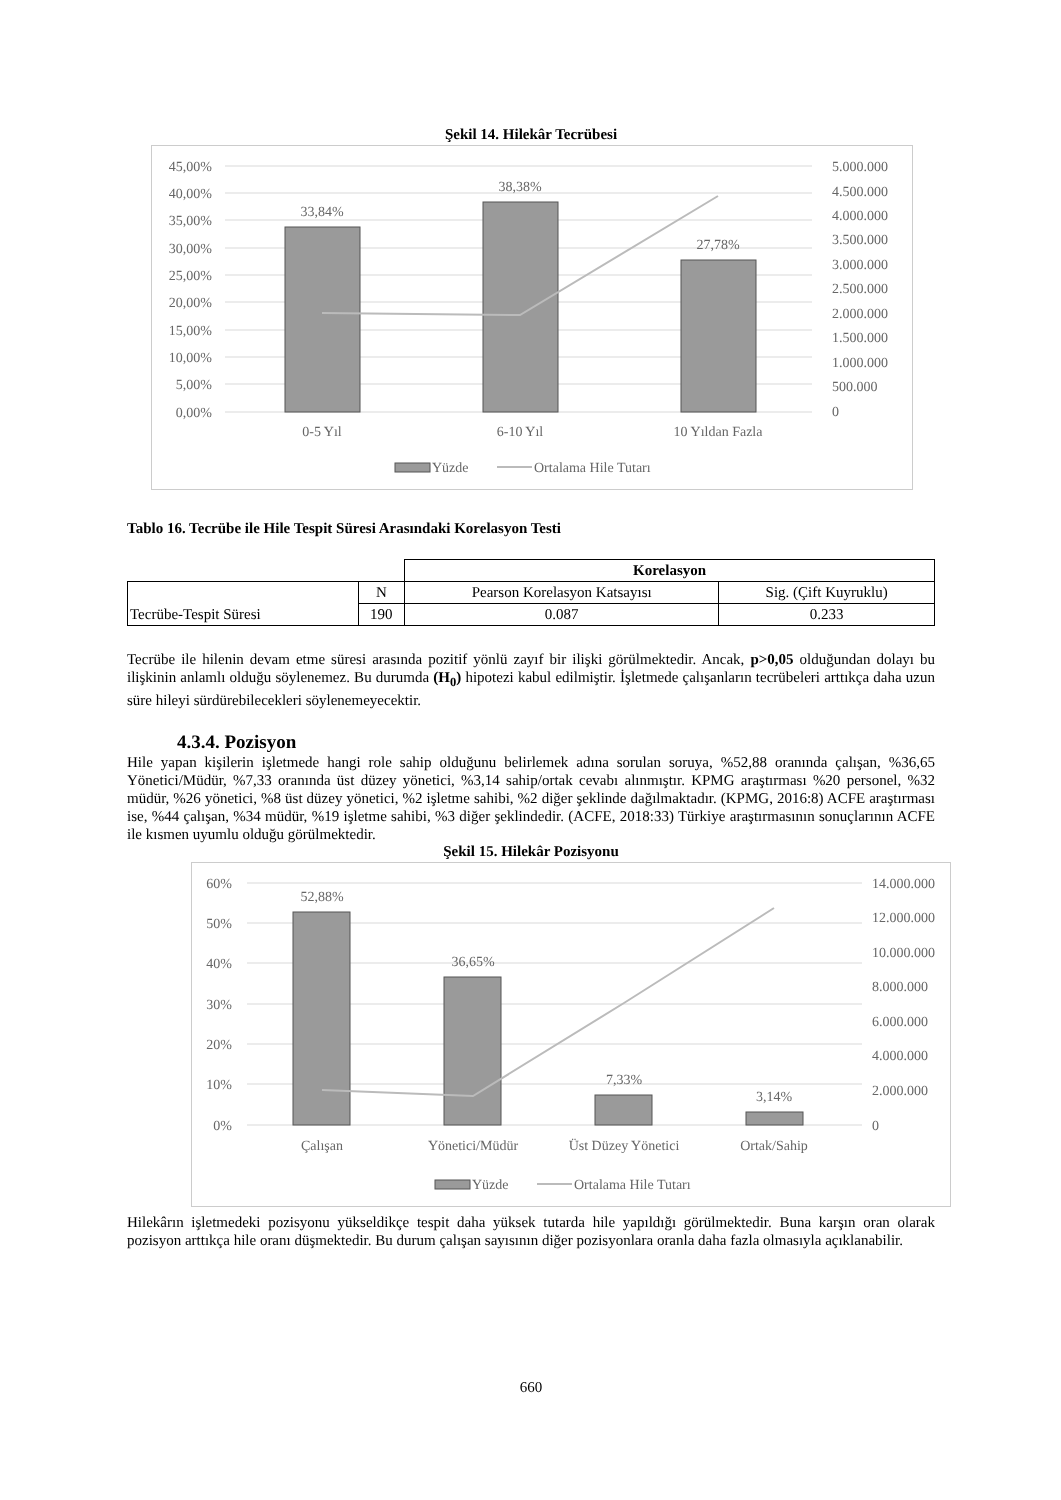Şekil 14. Hilekâr Tecrübesi
45,00%
40,00%
35,00%
30,00%
25,00%
20,00%
15,00%
10,00%
5,00%
0,00%
5.000.000
4.500.000
4.000.000
3.500.000
3.000.000
2.500.000
2.000.000
1.500.000
1.000.000
500.000
0
33,84%
38,38%
27,78%
0-5 Yıl
6-10 Yıl
10 Yıldan Fazla
Yüzde
Ortalama Hile Tutarı
Tablo 16. Tecrübe ile Hile Tespit Süresi Arasındaki Korelasyon Testi
| | | Korelasyon | |
| Tecrübe-Tespit Süresi | N | Pearson Korelasyon Katsayısı | Sig. (Çift Kuyruklu) |
| | 190 | 0.087 | 0.233 |
Tecrübe ile hilenin devam etme süresi arasında pozitif yönlü zayıf bir ilişki görülmektedir. Ancak, p>0,05 olduğundan dolayı bu ilişkinin anlamlı olduğu söylenemez. Bu durumda (H<sub>0</sub>) hipotezi kabul edilmiştir. İşletmede çalışanların tecrübeleri arttıkça daha uzun süre hileyi sürdürebilecekleri söylenemeyecektir.
4.3.4. Pozisyon
Hile yapan kişilerin işletmede hangi role sahip olduğunu belirlemek adına sorulan soruya, %52,88 oranında çalışan, %36,65 Yönetici/Müdür, %7,33 oranında üst düzey yönetici, %3,14 sahip/ortak cevabı alınmıştır. KPMG araştırması %20 personel, %32 müdür, %26 yönetici, %8 üst düzey yönetici, %2 işletme sahibi, %2 diğer şeklinde dağılmaktadır. (KPMG, 2016:8) ACFE araştırması ise, %44 çalışan, %34 müdür, %19 işletme sahibi, %3 diğer şeklindedir. (ACFE, 2018:33) Türkiye araştırmasının sonuçlarının ACFE ile kısmen uyumlu olduğu görülmektedir.
Şekil 15. Hilekâr Pozisyonu
60%
50%
40%
30%
20%
10%
0%
14.000.000
12.000.000
10.000.000
8.000.000
6.000.000
4.000.000
2.000.000
0
52,88%
36,65%
7,33%
3,14%
Çalışan
Yönetici/Müdür
Üst Düzey Yönetici
Ortak/Sahip
Yüzde
Ortalama Hile Tutarı
Hilekârın işletmedeki pozisyonu yükseldikçe tespit daha yüksek tutarda hile yapıldığı görülmektedir. Buna karşın oran olarak pozisyon arttıkça hile oranı düşmektedir. Bu durum çalışan sayısının diğer pozisyonlara oranla daha fazla olmasıyla açıklanabilir.
660